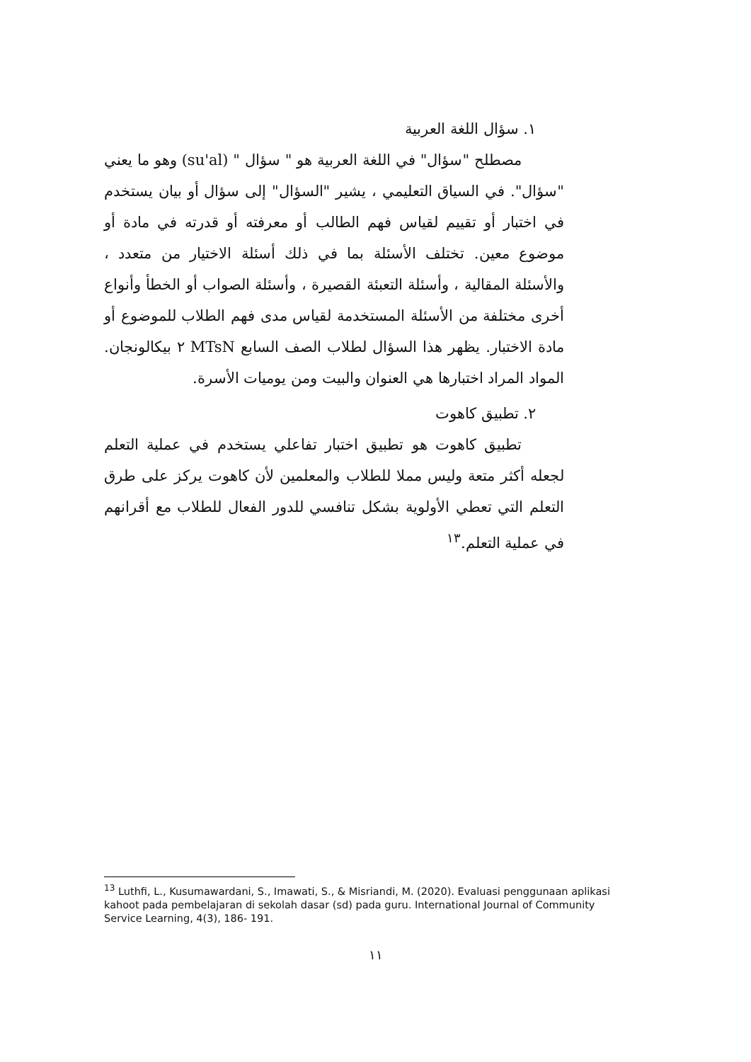١. سؤال اللغة العربية
مصطلح "سؤال" في اللغة العربية هو " سؤال " (su'al) وهو ما يعني "سؤال". في السياق التعليمي ، يشير "السؤال" إلى سؤال أو بيان يستخدم في اختبار أو تقييم لقياس فهم الطالب أو معرفته أو قدرته في مادة أو موضوع معين. تختلف الأسئلة بما في ذلك أسئلة الاختيار من متعدد ، والأسئلة المقالية ، وأسئلة التعبئة القصيرة ، وأسئلة الصواب أو الخطأ وأنواع أخرى مختلفة من الأسئلة المستخدمة لقياس مدى فهم الطلاب للموضوع أو مادة الاختبار. يظهر هذا السؤال لطلاب الصف السابع MTsN ٢ بيكالونجان. المواد المراد اختبارها هي العنوان والبيت ومن يوميات الأسرة.
٢. تطبيق كاهوت
تطبيق كاهوت هو تطبيق اختبار تفاعلي يستخدم في عملية التعلم لجعله أكثر متعة وليس مملا للطلاب والمعلمين لأن كاهوت يركز على طرق التعلم التي تعطي الأولوية بشكل تنافسي للدور الفعال للطلاب مع أقرانهم في عملية التعلم.<sup>١٣</sup>
<sup>13</sup> Luthfi, L., Kusumawardani, S., Imawati, S., & Misriandi, M. (2020). Evaluasi penggunaan aplikasi kahoot pada pembelajaran di sekolah dasar (sd) pada guru. International Journal of Community Service Learning, 4(3), 186- 191.
١١